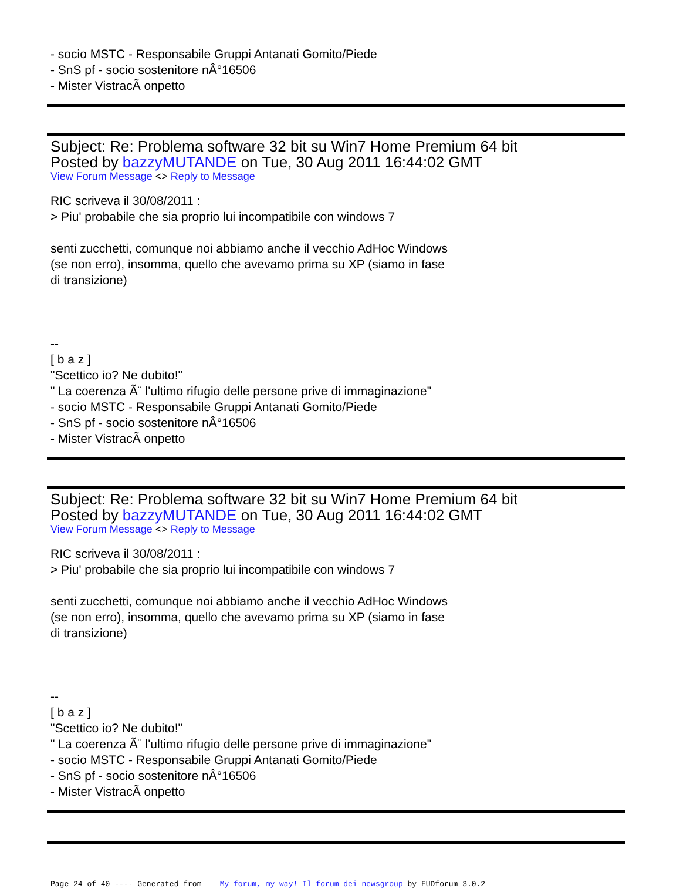- socio MSTC - Responsabile Gruppi Antanati Gomito/Piede
- SnS pf - socio sostenitore nÂ°16506
- Mister VistracÃ onpetto
Subject: Re: Problema software 32 bit su Win7 Home Premium 64 bit
Posted by bazzyMUTANDE on Tue, 30 Aug 2011 16:44:02 GMT
View Forum Message <> Reply to Message
RIC scriveva il 30/08/2011 :
> Piu' probabile che sia proprio lui incompatibile con windows 7
senti zucchetti, comunque noi abbiamo anche il vecchio AdHoc Windows
(se non erro), insomma, quello che avevamo prima su XP (siamo in fase
di transizione)
--
[ b a z ]
"Scettico io? Ne dubito!"
" La coerenza Ã¨ l'ultimo rifugio delle persone prive di immaginazione"
- socio MSTC - Responsabile Gruppi Antanati Gomito/Piede
- SnS pf - socio sostenitore nÂ°16506
- Mister VistracÃ onpetto
Subject: Re: Problema software 32 bit su Win7 Home Premium 64 bit
Posted by bazzyMUTANDE on Tue, 30 Aug 2011 16:44:02 GMT
View Forum Message <> Reply to Message
RIC scriveva il 30/08/2011 :
> Piu' probabile che sia proprio lui incompatibile con windows 7
senti zucchetti, comunque noi abbiamo anche il vecchio AdHoc Windows
(se non erro), insomma, quello che avevamo prima su XP (siamo in fase
di transizione)
--
[ b a z ]
"Scettico io? Ne dubito!"
" La coerenza Ã¨ l'ultimo rifugio delle persone prive di immaginazione"
- socio MSTC - Responsabile Gruppi Antanati Gomito/Piede
- SnS pf - socio sostenitore nÂ°16506
- Mister VistracÃ onpetto
Page 24 of 40 ---- Generated from My forum, my way! Il forum dei newsgroup by FUDforum 3.0.2